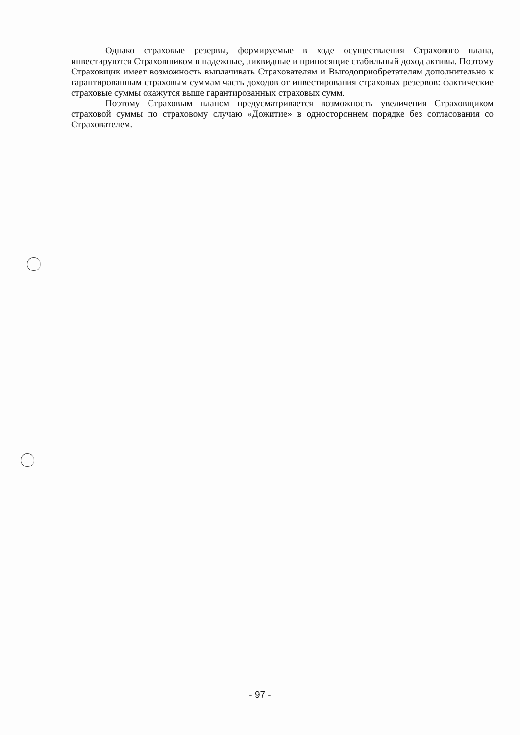Однако страховые резервы, формируемые в ходе осуществления Страхового плана, инвестируются Страховщиком в надежные, ликвидные и приносящие стабильный доход активы. Поэтому Страховщик имеет возможность выплачивать Страхователям и Выгодоприобретателям дополнительно к гарантированным страховым суммам часть доходов от инвестирования страховых резервов: фактические страховые суммы окажутся выше гарантированных страховых сумм.
Поэтому Страховым планом предусматривается возможность увеличения Страховщиком страховой суммы по страховому случаю «Дожитие» в одностороннем порядке без согласования со Страхователем.
- 97 -